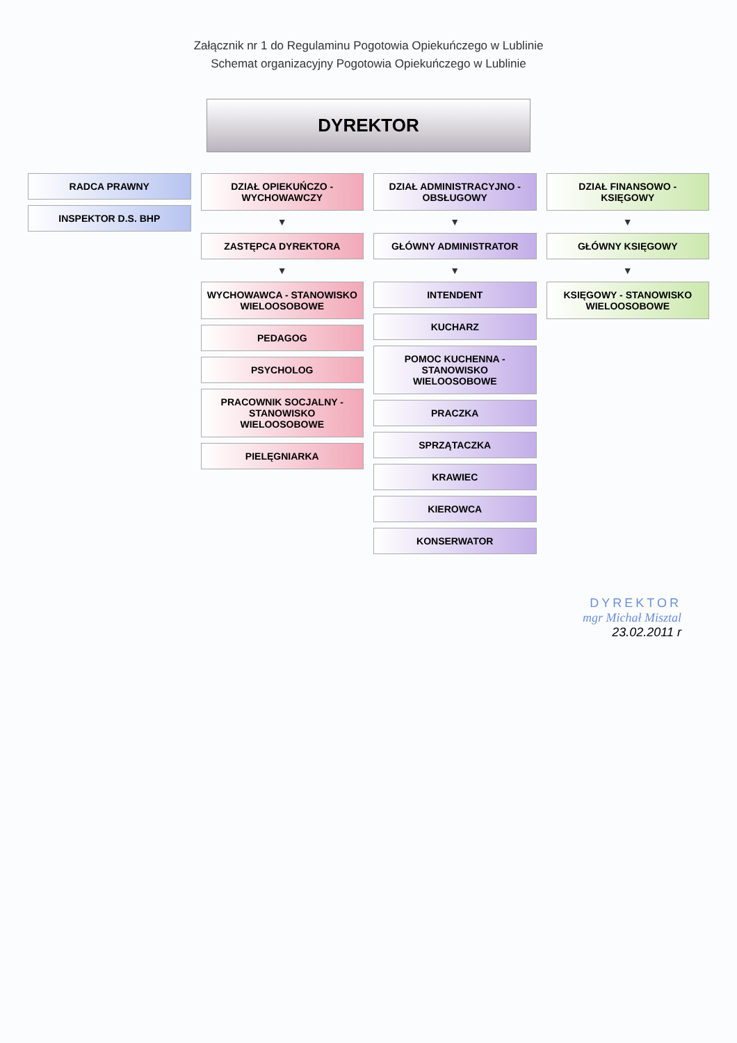Załącznik nr 1 do Regulaminu Pogotowia Opiekuńczego w Lublinie
Schemat organizacyjny Pogotowia Opiekuńczego w Lublinie
DYREKTOR
RADCA PRAWNY
INSPEKTOR D.S. BHP
DZIAŁ OPIEKUŃCZO - WYCHOWAWCZY
▼
ZASTĘPCA DYREKTORA
▼
WYCHOWAWCA - STANOWISKO WIELOOSOBOWE
PEDAGOG
PSYCHOLOG
PRACOWNIK SOCJALNY - STANOWISKO WIELOOSOBOWE
PIELĘGNIARKA
DZIAŁ ADMINISTRACYJNO - OBSŁUGOWY
▼
GŁÓWNY ADMINISTRATOR
▼
INTENDENT
KUCHARZ
POMOC KUCHENNA - STANOWISKO WIELOOSOBOWE
PRACZKA
SPRZĄTACZKA
KRAWIEC
KIEROWCA
KONSERWATOR
DZIAŁ FINANSOWO - KSIĘGOWY
▼
GŁÓWNY KSIĘGOWY
▼
KSIĘGOWY - STANOWISKO WIELOOSOBOWE
DYREKTOR
mgr Michał Misztal
23.02.2011 r